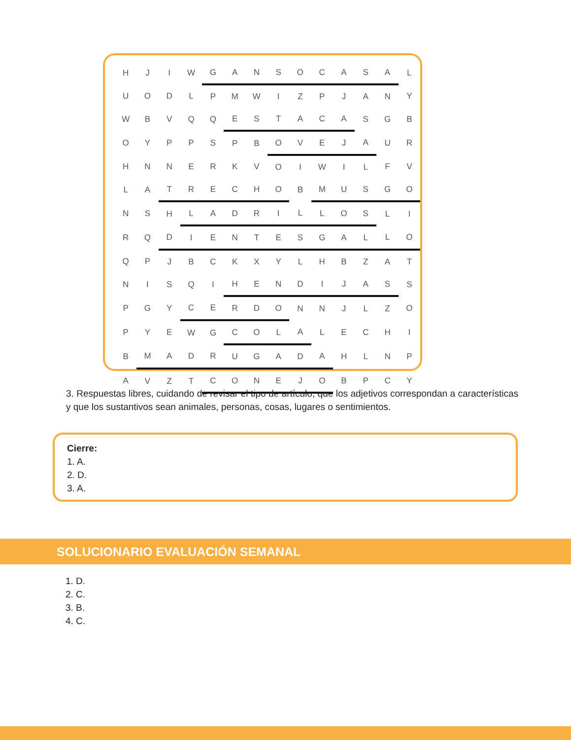| H | J | I | W | G | A | N | S | O | C | A | S | A | L |
| U | O | D | L | P | M | W | I | Z | P | J | A | N | Y |
| W | B | V | Q | Q | E | S | T | A | C | A | S | G | B |
| O | Y | P | P | S | P | B | O | V | E | J | A | U | R |
| H | N | N | E | R | K | V | O | I | W | I | L | F | V |
| L | A | T | R | E | C | H | O | B | M | U | S | G | O |
| N | S | H | L | A | D | R | I | L | L | O | S | L | I |
| R | Q | D | I | E | N | T | E | S | G | A | L | L | O |
| Q | P | J | B | C | K | X | Y | L | H | B | Z | A | T |
| N | I | S | Q | I | H | E | N | D | I | J | A | S | S |
| P | G | Y | C | E | R | D | O | N | N | J | L | Z | O |
| P | Y | E | W | G | C | O | L | A | L | E | C | H | I |
| B | M | A | D | R | U | G | A | D | A | H | L | N | P |
| A | V | Z | T | C | O | N | E | J | O | B | P | C | Y |
3. Respuestas libres, cuidando de revisar el tipo de artículo, que los adjetivos correspondan a características y que los sustantivos sean animales, personas, cosas, lugares o sentimientos.
Cierre:
1. A.
2. D.
3. A.
SOLUCIONARIO EVALUACIÓN SEMANAL
1. D.
2. C.
3. B.
4. C.